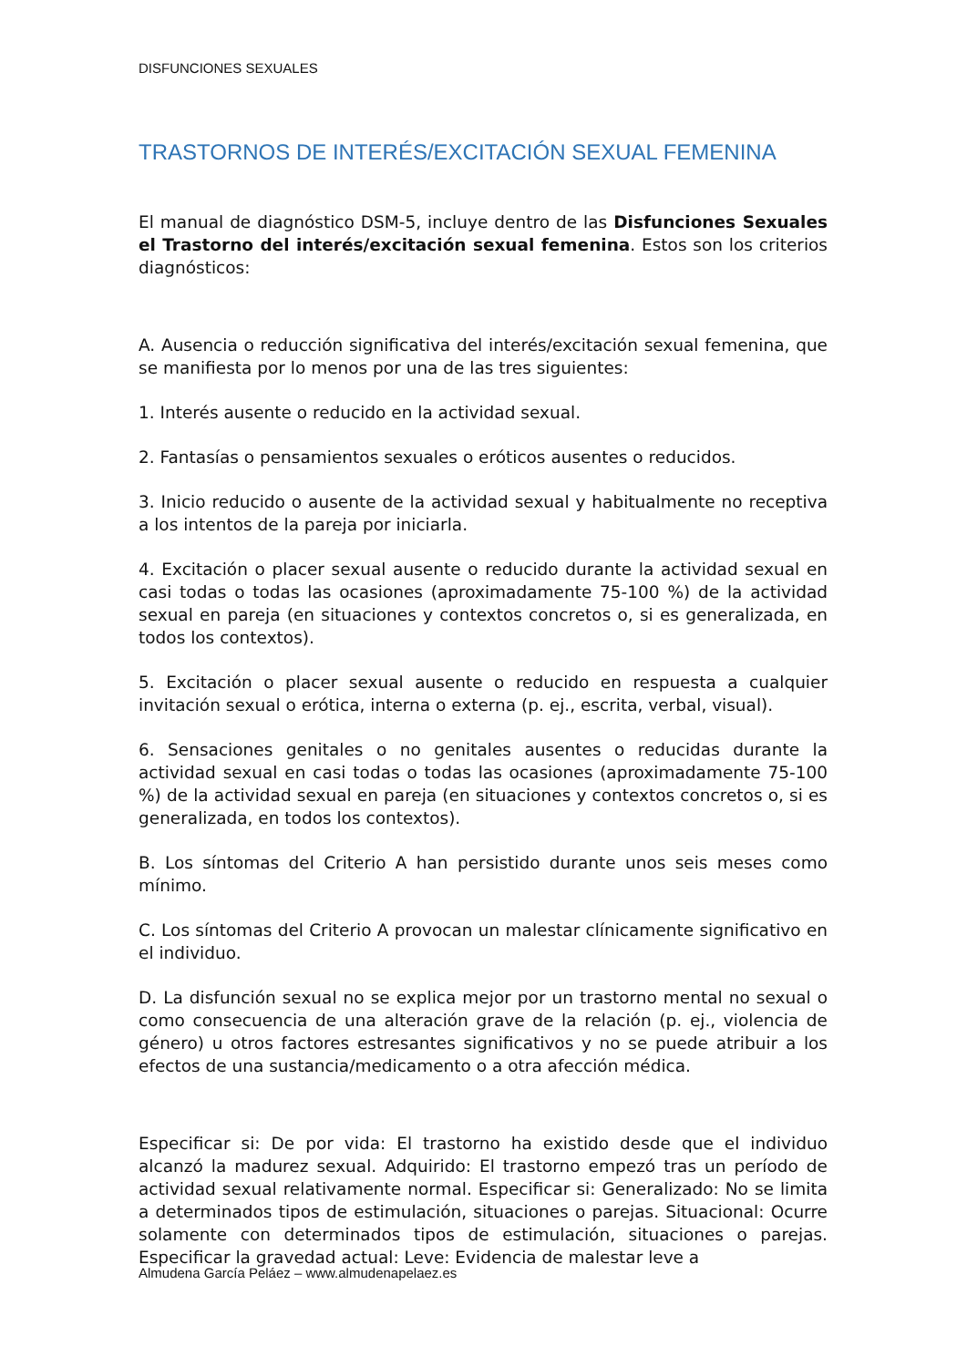DISFUNCIONES SEXUALES
TRASTORNOS DE INTERÉS/EXCITACIÓN SEXUAL FEMENINA
El manual de diagnóstico DSM-5, incluye dentro de las Disfunciones Sexuales el Trastorno del interés/excitación sexual femenina. Estos son los criterios diagnósticos:
A. Ausencia o reducción significativa del interés/excitación sexual femenina, que se manifiesta por lo menos por una de las tres siguientes:
1. Interés ausente o reducido en la actividad sexual.
2. Fantasías o pensamientos sexuales o eróticos ausentes o reducidos.
3. Inicio reducido o ausente de la actividad sexual y habitualmente no receptiva a los intentos de la pareja por iniciarla.
4. Excitación o placer sexual ausente o reducido durante la actividad sexual en casi todas o todas las ocasiones (aproximadamente 75-100 %) de la actividad sexual en pareja (en situaciones y contextos concretos o, si es generalizada, en todos los contextos).
5. Excitación o placer sexual ausente o reducido en respuesta a cualquier invitación sexual o erótica, interna o externa (p. ej., escrita, verbal, visual).
6. Sensaciones genitales o no genitales ausentes o reducidas durante la actividad sexual en casi todas o todas las ocasiones (aproximadamente 75-100 %) de la actividad sexual en pareja (en situaciones y contextos concretos o, si es generalizada, en todos los contextos).
B. Los síntomas del Criterio A han persistido durante unos seis meses como mínimo.
C. Los síntomas del Criterio A provocan un malestar clínicamente significativo en el individuo.
D. La disfunción sexual no se explica mejor por un trastorno mental no sexual o como consecuencia de una alteración grave de la relación (p. ej., violencia de género) u otros factores estresantes significativos y no se puede atribuir a los efectos de una sustancia/medicamento o a otra afección médica.
Especificar si: De por vida: El trastorno ha existido desde que el individuo alcanzó la madurez sexual. Adquirido: El trastorno empezó tras un período de actividad sexual relativamente normal. Especificar si: Generalizado: No se limita a determinados tipos de estimulación, situaciones o parejas. Situacional: Ocurre solamente con determinados tipos de estimulación, situaciones o parejas. Especificar la gravedad actual: Leve: Evidencia de malestar leve a
Almudena García Peláez – www.almudenapelaez.es